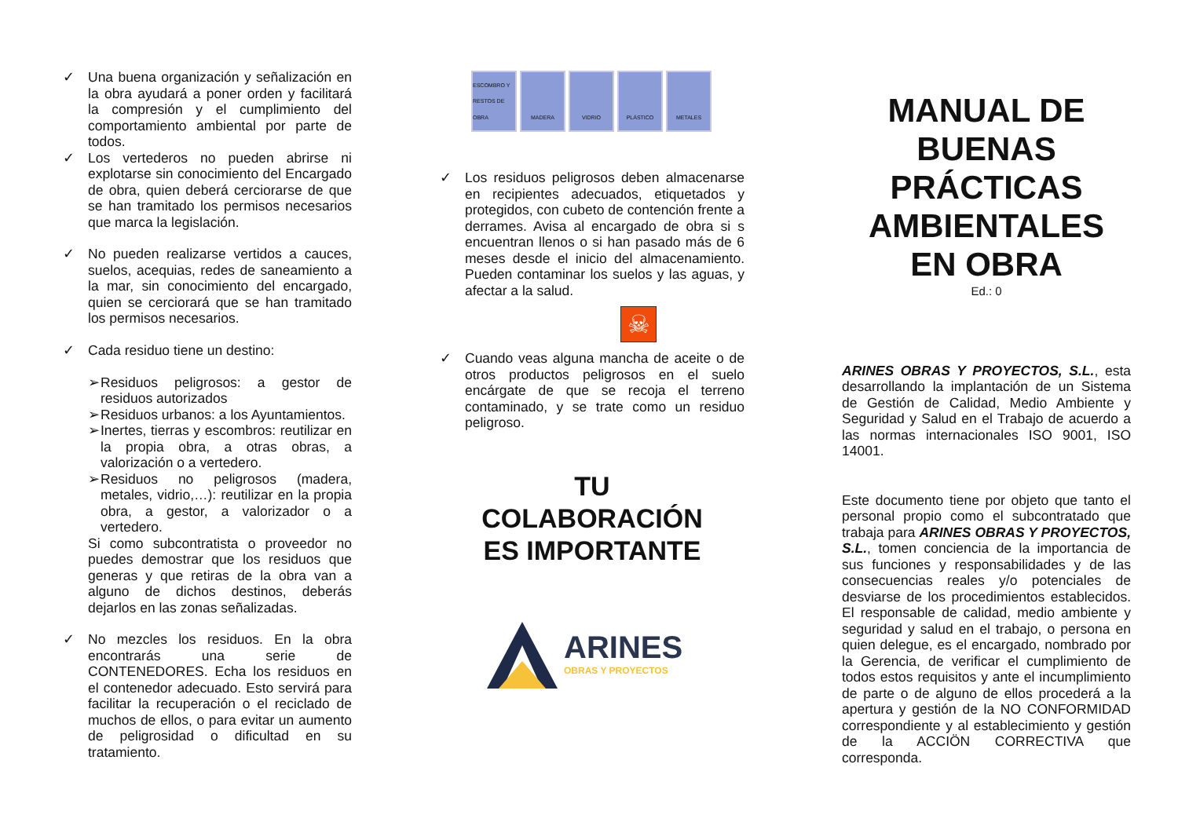✓ Una buena organización y señalización en la obra ayudará a poner orden y facilitará la compresión y el cumplimiento del comportamiento ambiental por parte de todos.
✓ Los vertederos no pueden abrirse ni explotarse sin conocimiento del Encargado de obra, quien deberá cerciorarse de que se han tramitado los permisos necesarios que marca la legislación.
✓ No pueden realizarse vertidos a cauces, suelos, acequias, redes de saneamiento a la mar, sin conocimiento del encargado, quien se cerciorará que se han tramitado los permisos necesarios.
✓ Cada residuo tiene un destino:
➢ Residuos peligrosos: a gestor de residuos autorizados
➢ Residuos urbanos: a los Ayuntamientos.
➢ Inertes, tierras y escombros: reutilizar en la propia obra, a otras obras, a valorización o a vertedero.
➢ Residuos no peligrosos (madera, metales, vidrio,…): reutilizar en la propia obra, a gestor, a valorizador o a vertedero.
Si como subcontratista o proveedor no puedes demostrar que los residuos que generas y que retiras de la obra van a alguno de dichos destinos, deberás dejarlos en las zonas señalizadas.
✓ No mezcles los residuos. En la obra encontrarás una serie de CONTENEDORES. Echa los residuos en el contenedor adecuado. Esto servirá para facilitar la recuperación o el reciclado de muchos de ellos, o para evitar un aumento de peligrosidad o dificultad en su tratamiento.
ESCOMBRO Y RESTOS DE OBRA
MADERA VIDRIO PLÁSTICO METALES
✓ Los residuos peligrosos deben almacenarse en recipientes adecuados, etiquetados y protegidos, con cubeto de contención frente a derrames. Avisa al encargado de obra si s encuentran llenos o si han pasado más de 6 meses desde el inicio del almacenamiento. Pueden contaminar los suelos y las aguas, y afectar a la salud.
☠
✓ Cuando veas alguna mancha de aceite o de otros productos peligrosos en el suelo encárgate de que se recoja el terreno contaminado, y se trate como un residuo peligroso.
TU
COLABORACIÓN
ES IMPORTANTE
ARINES
OBRAS Y PROYECTOS
MANUAL DE BUENAS PRÁCTICAS AMBIENTALES EN OBRA
Ed.: 0
ARINES OBRAS Y PROYECTOS, S.L., esta desarrollando la implantación de un Sistema de Gestión de Calidad, Medio Ambiente y Seguridad y Salud en el Trabajo de acuerdo a las normas internacionales ISO 9001, ISO 14001.
Este documento tiene por objeto que tanto el personal propio como el subcontratado que trabaja para ARINES OBRAS Y PROYECTOS, S.L., tomen conciencia de la importancia de sus funciones y responsabilidades y de las consecuencias reales y/o potenciales de desviarse de los procedimientos establecidos. El responsable de calidad, medio ambiente y seguridad y salud en el trabajo, o persona en quien delegue, es el encargado, nombrado por la Gerencia, de verificar el cumplimiento de todos estos requisitos y ante el incumplimiento de parte o de alguno de ellos procederá a la apertura y gestión de la NO CONFORMIDAD correspondiente y al establecimiento y gestión de la ACCIÖN CORRECTIVA que corresponda.